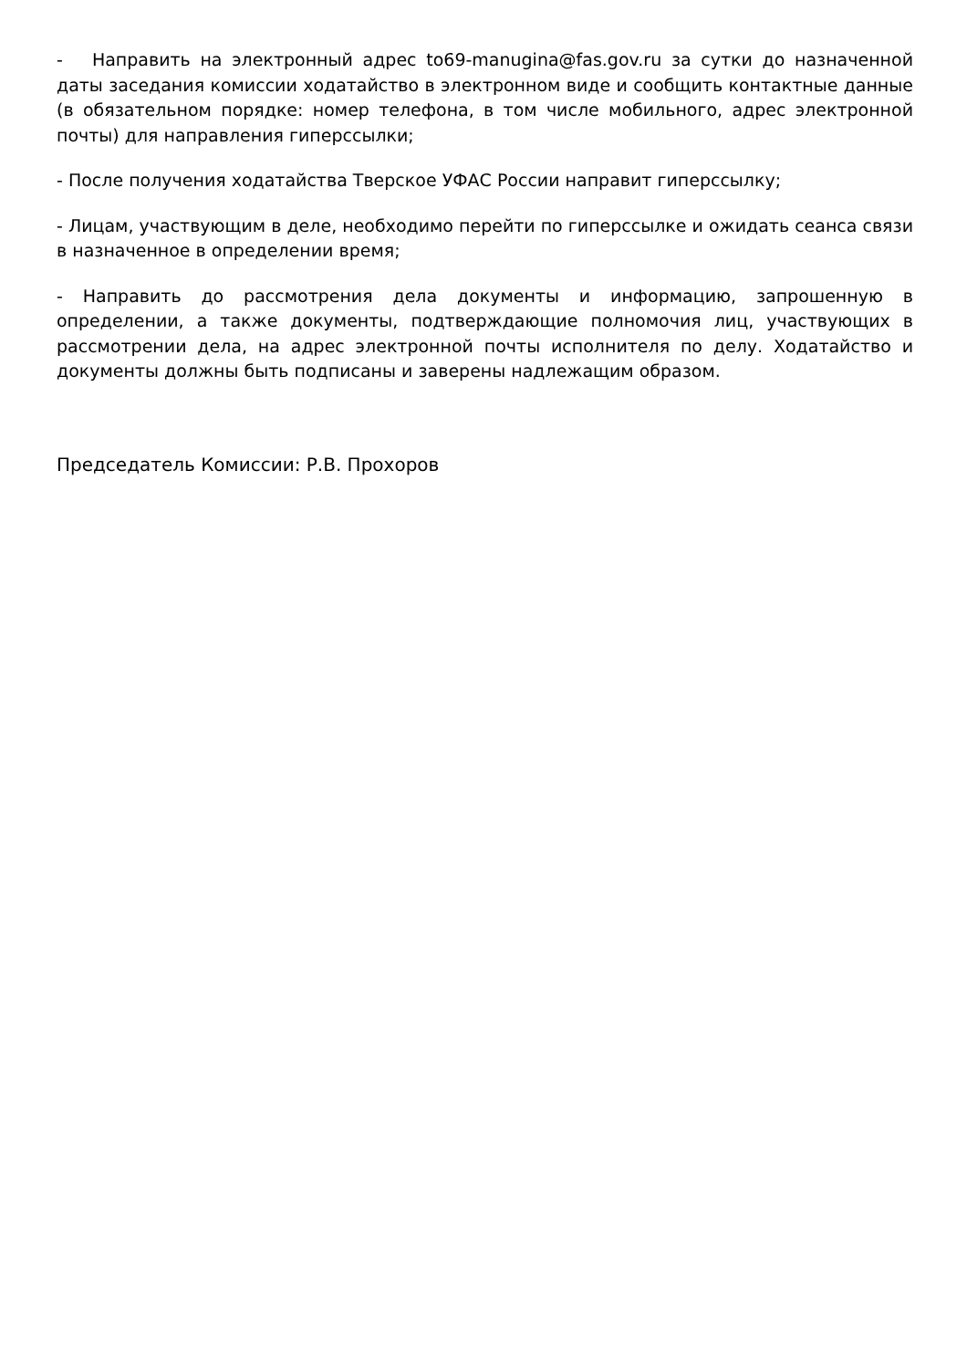- Направить на электронный адрес to69-manugina@fas.gov.ru за сутки до назначенной даты заседания комиссии ходатайство в электронном виде и сообщить контактные данные (в обязательном порядке: номер телефона, в том числе мобильного, адрес электронной почты) для направления гиперссылки;
- После получения ходатайства Тверское УФАС России направит гиперссылку;
- Лицам, участвующим в деле, необходимо перейти по гиперссылке и ожидать сеанса связи в назначенное в определении время;
- Направить до рассмотрения дела документы и информацию, запрошенную в определении, а также документы, подтверждающие полномочия лиц, участвующих в рассмотрении дела, на адрес электронной почты исполнителя по делу. Ходатайство и документы должны быть подписаны и заверены надлежащим образом.
Председатель Комиссии: Р.В. Прохоров